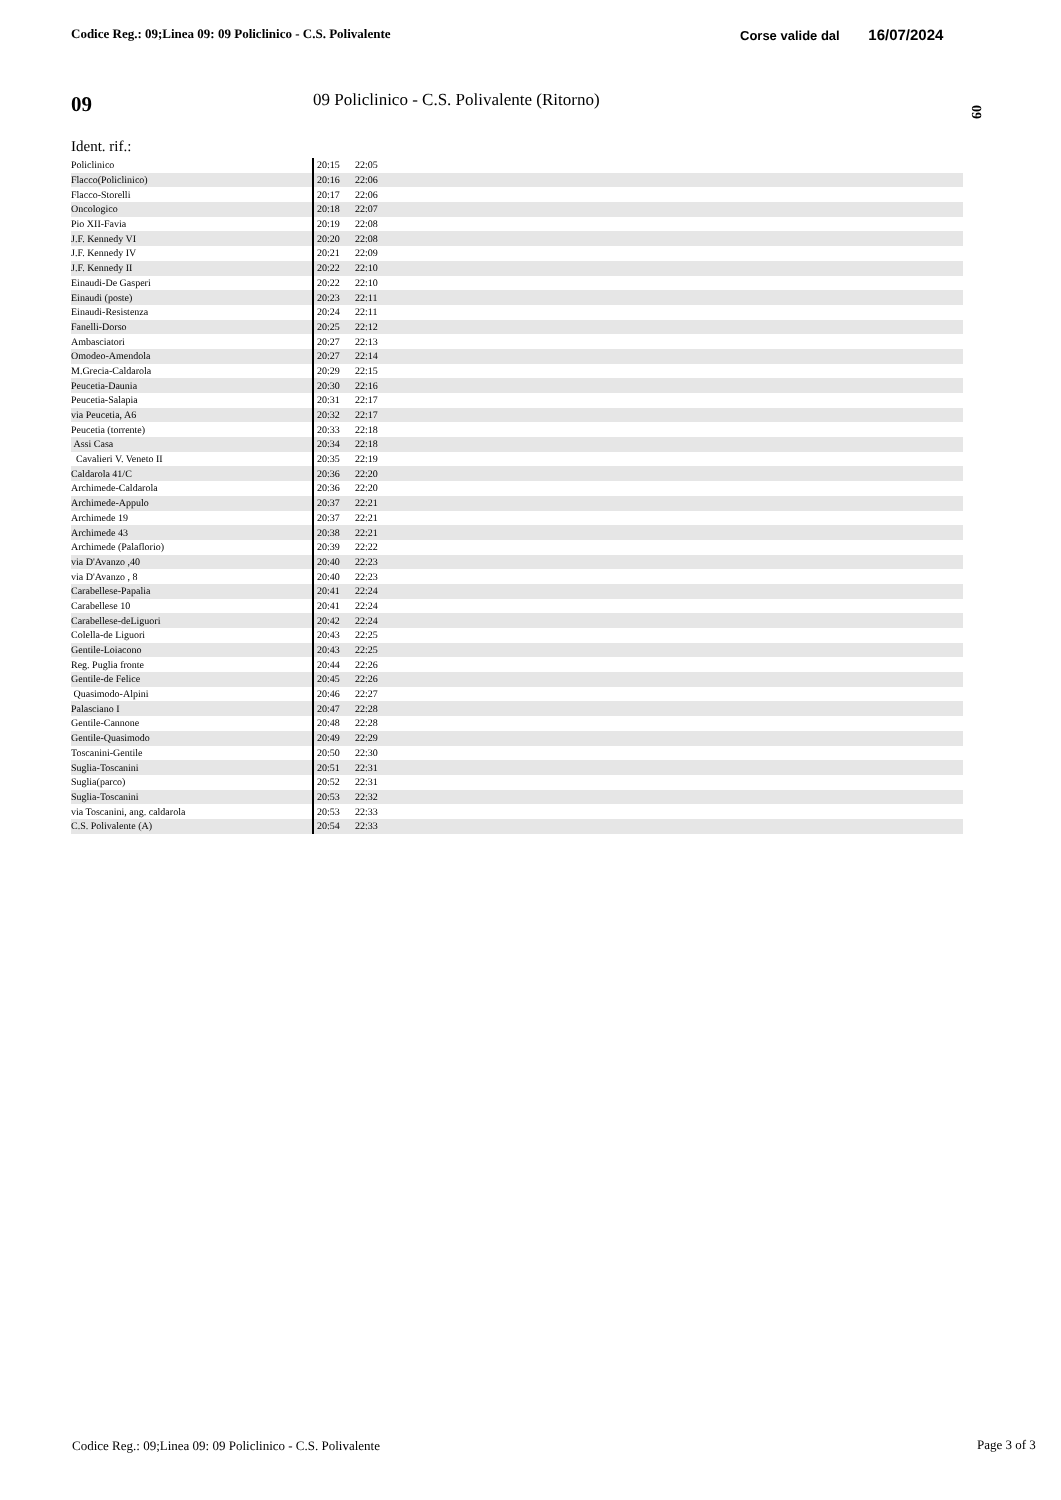Codice Reg.: 09;Linea 09: 09 Policlinico - C.S. Polivalente
Corse valide dal 16/07/2024
09
09 Policlinico - C.S. Polivalente (Ritorno)
09
Ident. rif.:
| Policlinico | 20:15 | 22:05 | |
| Flacco(Policlinico) | 20:16 | 22:06 | |
| Flacco-Storelli | 20:17 | 22:06 | |
| Oncologico | 20:18 | 22:07 | |
| Pio XII-Favia | 20:19 | 22:08 | |
| J.F. Kennedy VI | 20:20 | 22:08 | |
| J.F. Kennedy IV | 20:21 | 22:09 | |
| J.F. Kennedy II | 20:22 | 22:10 | |
| Einaudi-De Gasperi | 20:22 | 22:10 | |
| Einaudi (poste) | 20:23 | 22:11 | |
| Einaudi-Resistenza | 20:24 | 22:11 | |
| Fanelli-Dorso | 20:25 | 22:12 | |
| Ambasciatori | 20:27 | 22:13 | |
| Omodeo-Amendola | 20:27 | 22:14 | |
| M.Grecia-Caldarola | 20:29 | 22:15 | |
| Peucetia-Daunia | 20:30 | 22:16 | |
| Peucetia-Salapia | 20:31 | 22:17 | |
| via Peucetia, A6 | 20:32 | 22:17 | |
| Peucetia (torrente) | 20:33 | 22:18 | |
| Assi Casa | 20:34 | 22:18 | |
| Cavalieri V. Veneto II | 20:35 | 22:19 | |
| Caldarola 41/C | 20:36 | 22:20 | |
| Archimede-Caldarola | 20:36 | 22:20 | |
| Archimede-Appulo | 20:37 | 22:21 | |
| Archimede 19 | 20:37 | 22:21 | |
| Archimede 43 | 20:38 | 22:21 | |
| Archimede (Palaflorio) | 20:39 | 22:22 | |
| via D'Avanzo ,40 | 20:40 | 22:23 | |
| via D'Avanzo , 8 | 20:40 | 22:23 | |
| Carabellese-Papalia | 20:41 | 22:24 | |
| Carabellese 10 | 20:41 | 22:24 | |
| Carabellese-deLiguori | 20:42 | 22:24 | |
| Colella-de Liguori | 20:43 | 22:25 | |
| Gentile-Loiacono | 20:43 | 22:25 | |
| Reg. Puglia fronte | 20:44 | 22:26 | |
| Gentile-de Felice | 20:45 | 22:26 | |
| Quasimodo-Alpini | 20:46 | 22:27 | |
| Palasciano I | 20:47 | 22:28 | |
| Gentile-Cannone | 20:48 | 22:28 | |
| Gentile-Quasimodo | 20:49 | 22:29 | |
| Toscanini-Gentile | 20:50 | 22:30 | |
| Suglia-Toscanini | 20:51 | 22:31 | |
| Suglia(parco) | 20:52 | 22:31 | |
| Suglia-Toscanini | 20:53 | 22:32 | |
| via Toscanini, ang. caldarola | 20:53 | 22:33 | |
| C.S. Polivalente (A) | 20:54 | 22:33 | |
Codice Reg.: 09;Linea 09: 09 Policlinico - C.S. Polivalente
Page 3 of 3